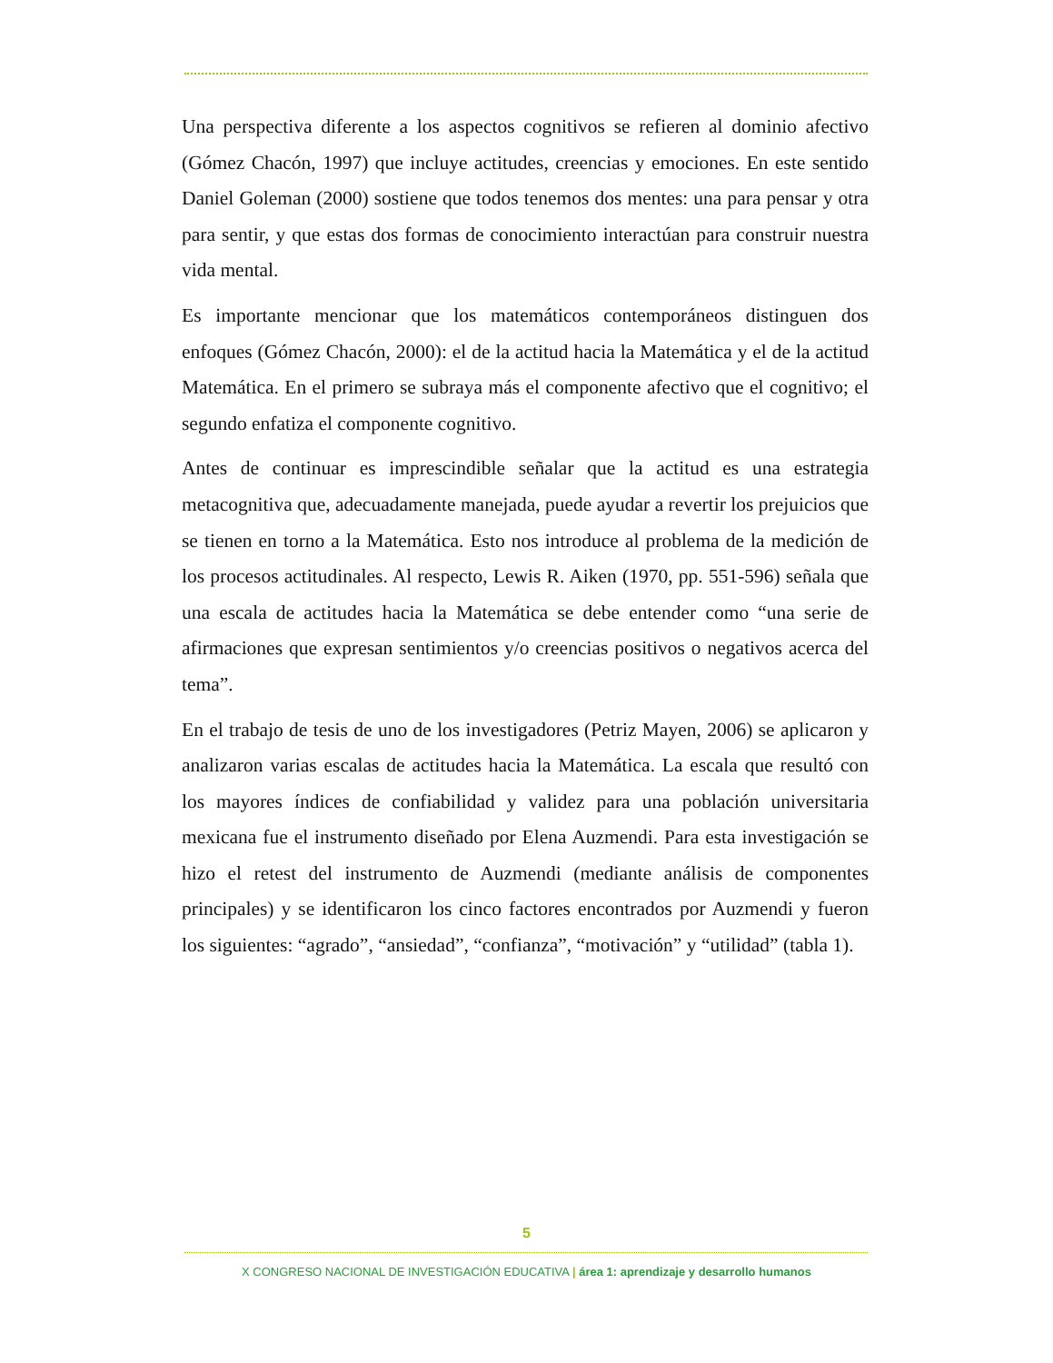Una perspectiva diferente a los aspectos cognitivos se refieren al dominio afectivo (Gómez Chacón, 1997) que incluye actitudes, creencias y emociones. En este sentido Daniel Goleman (2000) sostiene que todos tenemos dos mentes: una para pensar y otra para sentir, y que estas dos formas de conocimiento interactúan para construir nuestra vida mental.
Es importante mencionar que los matemáticos contemporáneos distinguen dos enfoques (Gómez Chacón, 2000): el de la actitud hacia la Matemática y el de la actitud Matemática. En el primero se subraya más el componente afectivo que el cognitivo; el segundo enfatiza el componente cognitivo.
Antes de continuar es imprescindible señalar que la actitud es una estrategia metacognitiva que, adecuadamente manejada, puede ayudar a revertir los prejuicios que se tienen en torno a la Matemática. Esto nos introduce al problema de la medición de los procesos actitudinales. Al respecto, Lewis R. Aiken (1970, pp. 551-596) señala que una escala de actitudes hacia la Matemática se debe entender como “una serie de afirmaciones que expresan sentimientos y/o creencias positivos o negativos acerca del tema”.
En el trabajo de tesis de uno de los investigadores (Petriz Mayen, 2006) se aplicaron y analizaron varias escalas de actitudes hacia la Matemática. La escala que resultó con los mayores índices de confiabilidad y validez para una población universitaria mexicana fue el instrumento diseñado por Elena Auzmendi. Para esta investigación se hizo el retest del instrumento de Auzmendi (mediante análisis de componentes principales) y se identificaron los cinco factores encontrados por Auzmendi y fueron los siguientes: “agrado”, “ansiedad”, “confianza”, “motivación” y “utilidad” (tabla 1).
5
X CONGRESO NACIONAL DE INVESTIGACIÓN EDUCATIVA | área 1: aprendizaje y desarrollo humanos